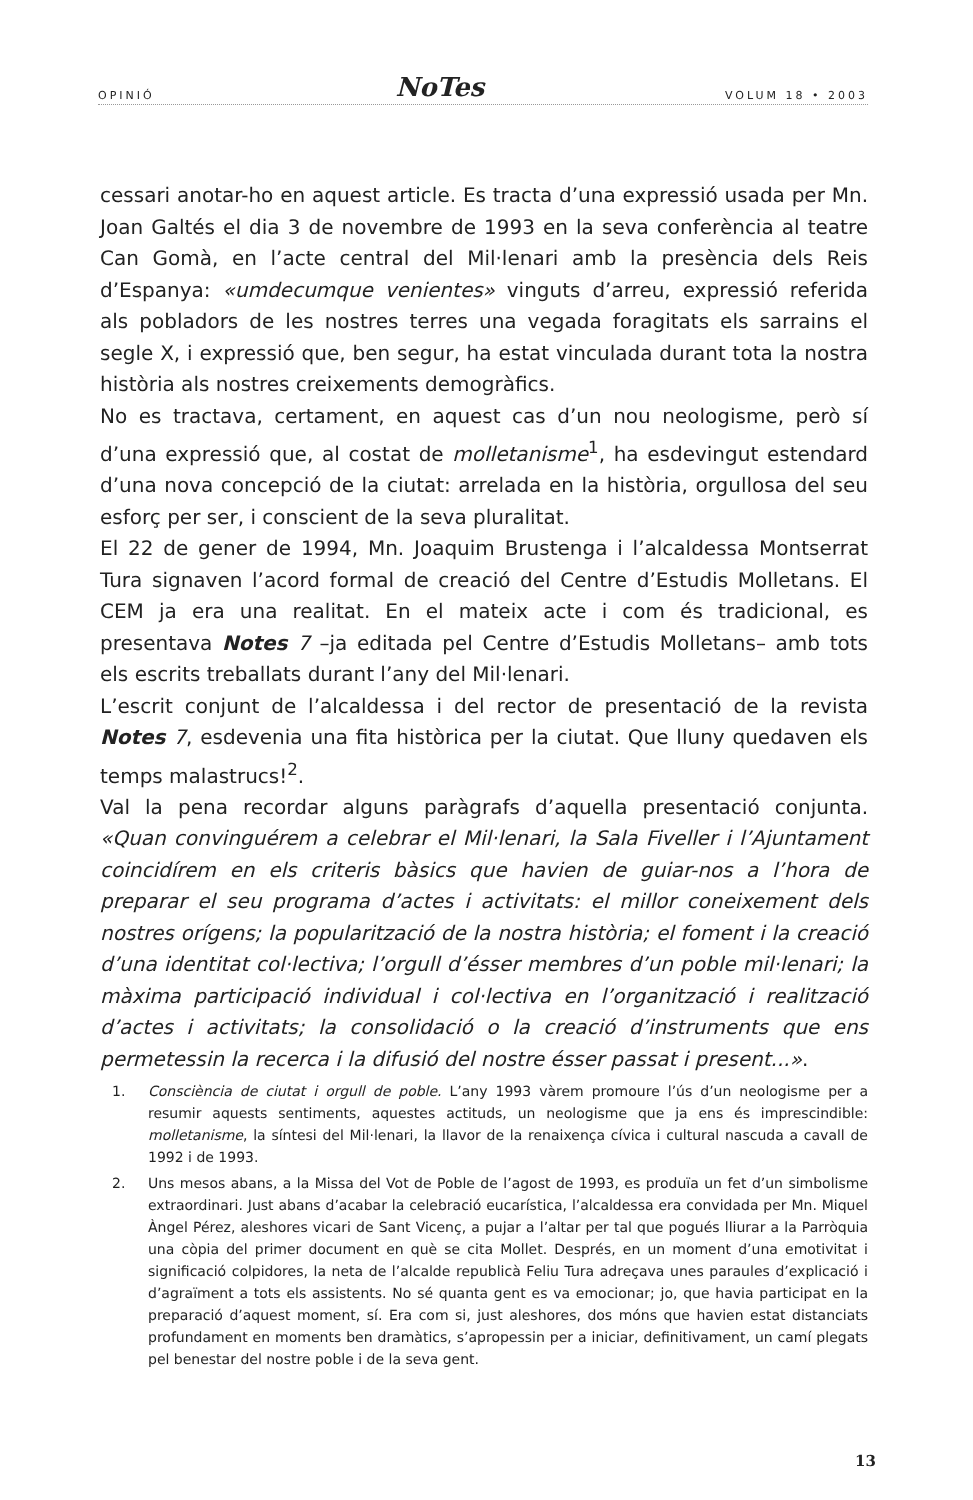OPINIÓ NoTes VOLUM 18 • 2003
cessari anotar-ho en aquest article. Es tracta d’una expressió usada per Mn. Joan Galtés el dia 3 de novembre de 1993 en la seva conferència al teatre Can Gomà, en l’acte central del Mil·lenari amb la presència dels Reis d’Espanya: «umdecumque venientes» vinguts d’arreu, expressió referida als pobladors de les nostres terres una vegada foragitats els sarrains el segle X, i expressió que, ben segur, ha estat vinculada durant tota la nostra història als nostres creixements demogràfics.
No es tractava, certament, en aquest cas d’un nou neologisme, però sí d’una expressió que, al costat de molletanisme<sup>1</sup>, ha esdevingut estendard d’una nova concepció de la ciutat: arrelada en la història, orgullosa del seu esforç per ser, i conscient de la seva pluralitat.
El 22 de gener de 1994, Mn. Joaquim Brustenga i l’alcaldessa Montserrat Tura signaven l’acord formal de creació del Centre d’Estudis Molletans. El CEM ja era una realitat. En el mateix acte i com és tradicional, es presentava Notes 7 –ja editada pel Centre d’Estudis Molletans– amb tots els escrits treballats durant l’any del Mil·lenari.
L’escrit conjunt de l’alcaldessa i del rector de presentació de la revista Notes 7, esdevenia una fita històrica per la ciutat. Que lluny quedaven els temps malastrucs!<sup>2</sup>.
Val la pena recordar alguns paràgrafs d’aquella presentació conjunta. «Quan convinguérem a celebrar el Mil·lenari, la Sala Fiveller i l’Ajuntament coincidírem en els criteris bàsics que havien de guiar-nos a l’hora de preparar el seu programa d’actes i activitats: el millor coneixement dels nostres orígens; la popularització de la nostra història; el foment i la creació d’una identitat col·lectiva; l’orgull d’ésser membres d’un poble mil·lenari; la màxima participació individual i col·lectiva en l’organització i realització d’actes i activitats; la consolidació o la creació d’instruments que ens permetessin la recerca i la difusió del nostre ésser passat i present...».
1. Consciència de ciutat i orgull de poble. L’any 1993 vàrem promoure l’ús d’un neologisme per a resumir aquests sentiments, aquestes actituds, un neologisme que ja ens és imprescindible: molletanisme, la síntesi del Mil·lenari, la llavor de la renaixença cívica i cultural nascuda a cavall de 1992 i de 1993.
2. Uns mesos abans, a la Missa del Vot de Poble de l’agost de 1993, es produïa un fet d’un simbolisme extraordinari. Just abans d’acabar la celebració eucarística, l’alcaldessa era convidada per Mn. Miquel Àngel Pérez, aleshores vicari de Sant Vicenç, a pujar a l’altar per tal que pogués lliurar a la Parròquia una còpia del primer document en què se cita Mollet. Després, en un moment d’una emotivitat i significació colpidores, la neta de l’alcalde republicà Feliu Tura adreçava unes paraules d’explicació i d’agraïment a tots els assistents. No sé quanta gent es va emocionar; jo, que havia participat en la preparació d’aquest moment, sí. Era com si, just aleshores, dos móns que havien estat distanciats profundament en moments ben dramàtics, s’apropessin per a iniciar, definitivament, un camí plegats pel benestar del nostre poble i de la seva gent.
13